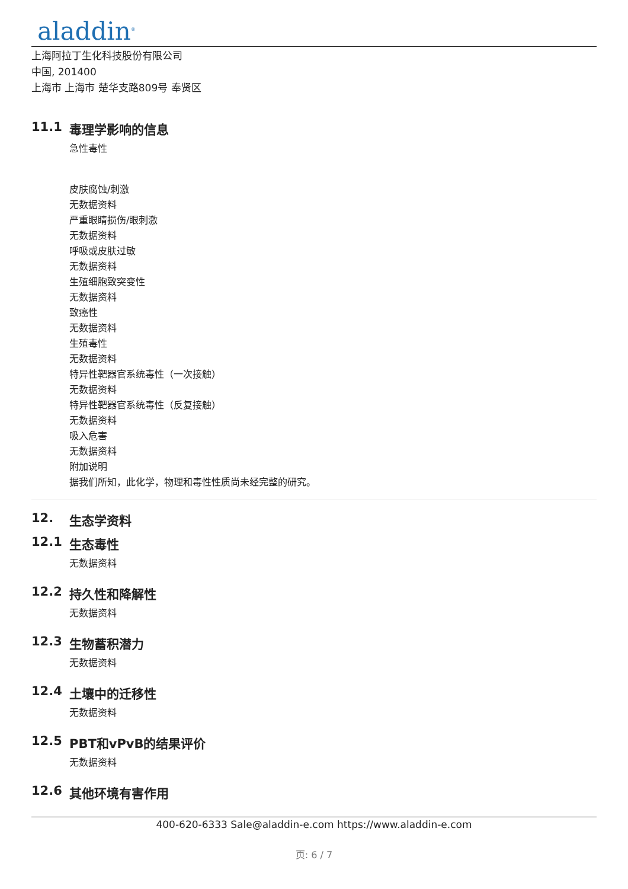aladdin<sup>®</sup>
上海阿拉丁生化科技股份有限公司
中国, 201400
上海市 上海市 楚华支路809号 奉贤区
11.1 毒理学影响的信息
急性毒性
皮肤腐蚀/刺激
无数据资料
严重眼睛损伤/眼刺激
无数据资料
呼吸或皮肤过敏
无数据资料
生殖细胞致突变性
无数据资料
致癌性
无数据资料
生殖毒性
无数据资料
特异性靶器官系统毒性（一次接触）
无数据资料
特异性靶器官系统毒性（反复接触）
无数据资料
吸入危害
无数据资料
附加说明
据我们所知，此化学，物理和毒性性质尚未经完整的研究。
12. 生态学资料
12.1 生态毒性
无数据资料
12.2 持久性和降解性
无数据资料
12.3 生物蓄积潜力
无数据资料
12.4 土壤中的迁移性
无数据资料
12.5 PBT和vPvB的结果评价
无数据资料
12.6 其他环境有害作用
400-620-6333 Sale@aladdin-e.com https://www.aladdin-e.com
页: 6 / 7